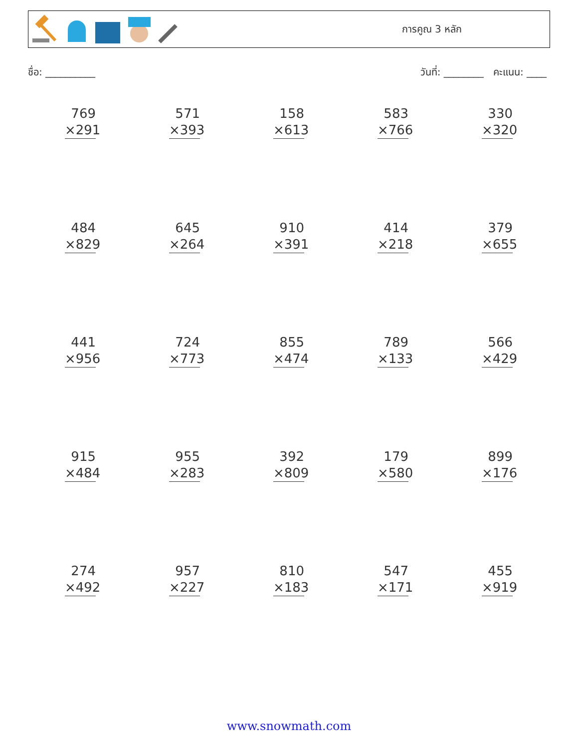การคูณ 3 หลัก
ชื่อ: __________ วันที่: ________ คะแนน: ____
| 769 ×291 | 571 ×393 | 158 ×613 | 583 ×766 | 330 ×320 |
| 484 ×829 | 645 ×264 | 910 ×391 | 414 ×218 | 379 ×655 |
| 441 ×956 | 724 ×773 | 855 ×474 | 789 ×133 | 566 ×429 |
| 915 ×484 | 955 ×283 | 392 ×809 | 179 ×580 | 899 ×176 |
| 274 ×492 | 957 ×227 | 810 ×183 | 547 ×171 | 455 ×919 |
www.snowmath.com